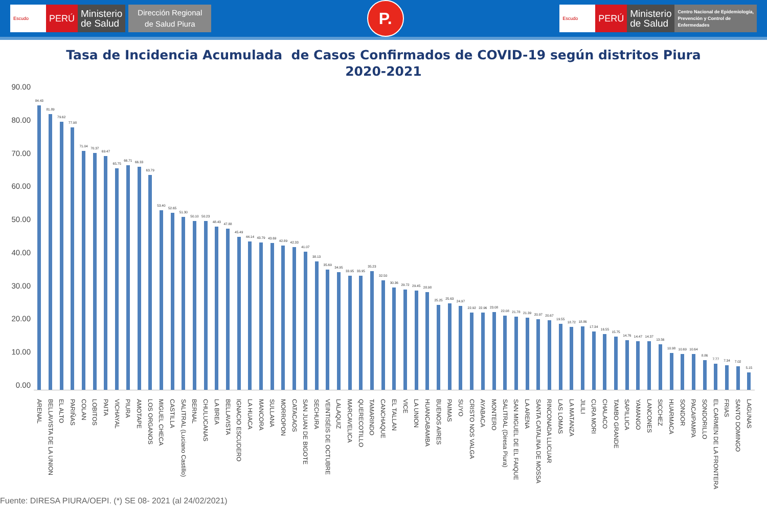Escudo
PERÚ
Ministerio
de Salud
Dirección Regional
de Salud Piura
P.
Escudo
PERÚ
Ministerio
de Salud
Centro Nacional de Epidemiología,
Prevención y Control de
Enfermedades
Tasa de Incidencia Acumulada de Casos Confirmados de COVID-19 según distritos Piura
2020-2021
90.00
80.00
70.00
60.00
50.00
40.00
30.00
20.00
10.00
0.00
84.43
81.89
79.62
77.98
71.04
70.37
69.47
65.75
66.71
66.33
63.79
53.40
52.65
51.30
50.10
50.23
48.43
47.88
45.49
44.14
43.79
43.69
42.89
42.33
41.07
38.13
35.69
34.95
33.95
33.95
35.23
32.50
30.36
29.72
29.45
28.98
25.25
25.63
24.97
22.92
22.96
23.08
22.08
21.78
21.39
20.97
20.67
19.55
18.72
18.86
17.34
16.55
15.75
14.76
14.47
14.37
13.56
10.98
10.69
10.64
8.86
7.77
7.34
7.02
5.15
ARENAL BELLAVISTA DE LA UNION EL ALTO PARIÑAS COLAN LOBITOS PAITA VICHAYAL PIURA AMOTAPE LOS ORGANOS MIGUEL CHECA CASTILLA SALITRAL (Luciano Castillo) BERNAL CHULUCANAS LA BREA BELLAVISTA IGNACIO ESCUDERO LA HUACA MANCORA SULLANA MORROPON CATACAOS SAN JUAN DE BIGOTE SECHURA VEINTISÉIS DE OCTUBRE LALAQUIZ MARCAVELICA QUERECOTILLO TAMARINDO CANCHAQUE EL TALLAN VICE LA UNION HUANCABAMBA BUENOS AIRES PAIMAS SUYO CRISTO NOS VALGA AYABACA MONTERO SALITRAL (Diresa Piura) SAN MIGUEL DE EL FAIQUE LA ARENA SANTA CATALINA DE MOSSA RINCONADA LLICUAR LAS LOMAS LA MATANZA JILILI CURA MORI CHALACO TAMBO GRANDE SAPILLICA YAMANGO LANCONES SICCHEZ HUARMACA SONDOR PACAIPAMPA SONDORILLO EL CARMEN DE LA FRONTERA FRIAS SANTO DOMINGO LAGUNAS
Fuente: DIRESA PIURA/OEPI. (*) SE 08- 2021 (al 24/02/2021)